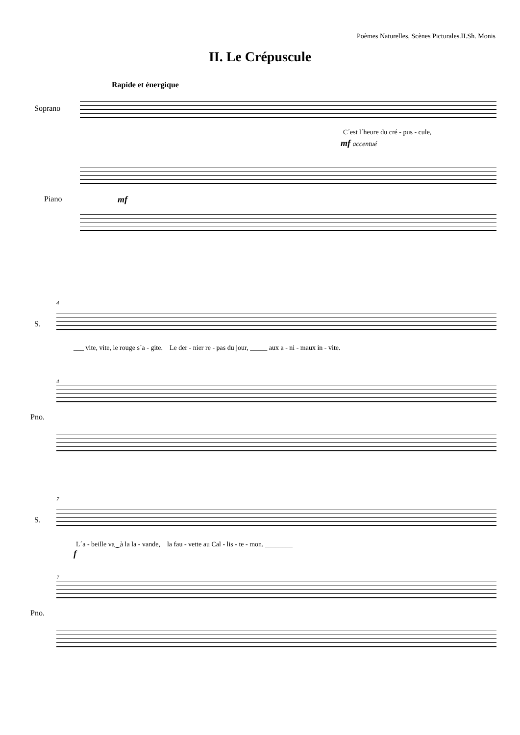Poèmes Naturelles, Scènes Picturales.II.Sh. Monis
II. Le Crépuscule
Rapide et énergique
Soprano
C´est l´heure du cré - pus - cule, ___
mf accentué
Piano mf
4
S.
___ vite, vite, le rouge s´a - gite. Le der - nier re - pas du jour, _____ aux a - ni - maux in - vite.
4
Pno.
7
S.
L´a - beille va‿à la la - vande, la fau - vette au Cal - lis - te - mon. ________
f
7
Pno.